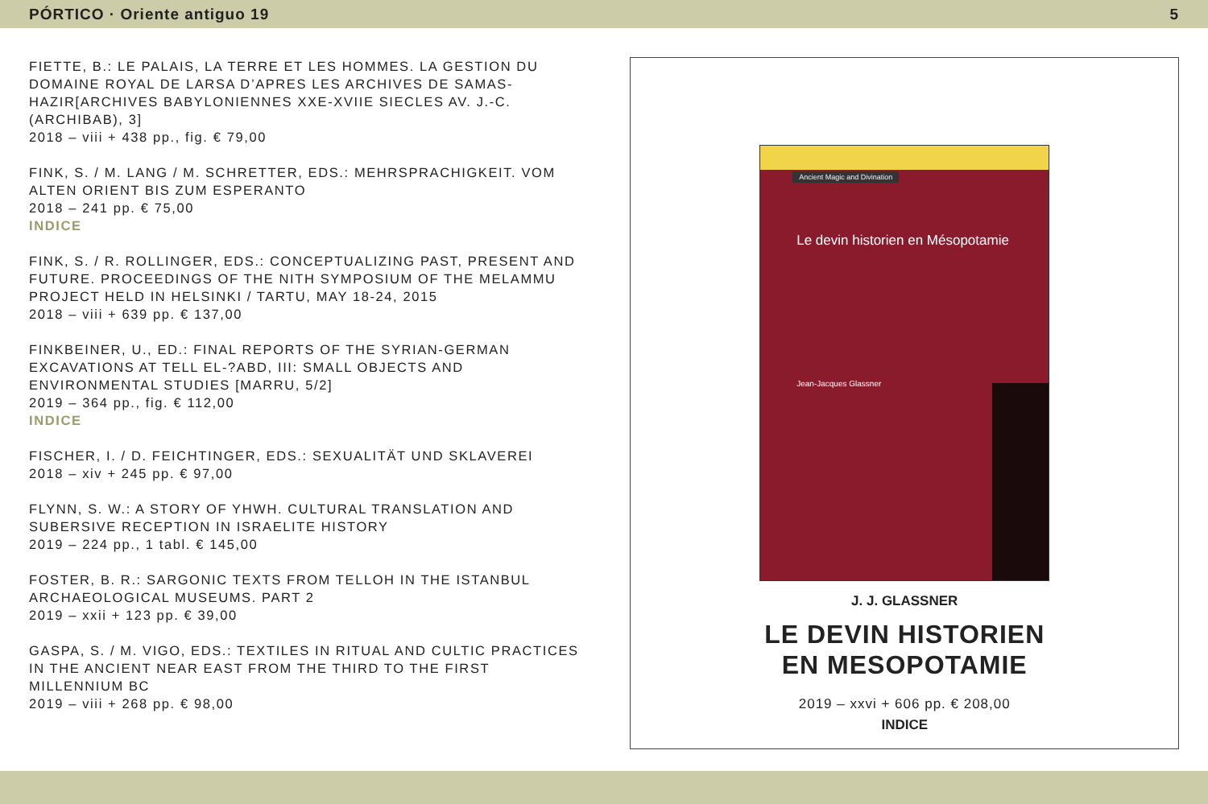PÓRTICO · Oriente antiguo 19 5
FIETTE, B.: LE PALAIS, LA TERRE ET LES HOMMES. LA GESTION DU DOMAINE ROYAL DE LARSA D’APRES LES ARCHIVES DE SAMAS-HAZIR[ARCHIVES BABYLONIENNES XXE-XVIIE SIECLES AV. J.-C. (ARCHIBAB), 3]
2018 – viii + 438 pp., fig. € 79,00
FINK, S. / M. LANG / M. SCHRETTER, EDS.: MEHRSPRACHIGKEIT. VOM ALTEN ORIENT BIS ZUM ESPERANTO
2018 – 241 pp. € 75,00
INDICE
FINK, S. / R. ROLLINGER, EDS.: CONCEPTUALIZING PAST, PRESENT AND FUTURE. PROCEEDINGS OF THE NITH SYMPOSIUM OF THE MELAMMU PROJECT HELD IN HELSINKI / TARTU, MAY 18-24, 2015
2018 – viii + 639 pp. € 137,00
FINKBEINER, U., ED.: FINAL REPORTS OF THE SYRIAN-GERMAN EXCAVATIONS AT TELL EL-?ABD, III: SMALL OBJECTS AND ENVIRONMENTAL STUDIES [MARRU, 5/2]
2019 – 364 pp., fig. € 112,00
INDICE
FISCHER, I. / D. FEICHTINGER, EDS.: SEXUALITÄT UND SKLAVEREI
2018 – xiv + 245 pp. € 97,00
FLYNN, S. W.: A STORY OF YHWH. CULTURAL TRANSLATION AND SUBERSIVE RECEPTION IN ISRAELITE HISTORY
2019 – 224 pp., 1 tabl. € 145,00
FOSTER, B. R.: SARGONIC TEXTS FROM TELLOH IN THE ISTANBUL ARCHAEOLOGICAL MUSEUMS. PART 2
2019 – xxii + 123 pp. € 39,00
GASPA, S. / M. VIGO, EDS.: TEXTILES IN RITUAL AND CULTIC PRACTICES IN THE ANCIENT NEAR EAST FROM THE THIRD TO THE FIRST MILLENNIUM BC
2019 – viii + 268 pp. € 98,00
Ancient Magic and Divination
Le devin historien en Mésopotamie
Jean-Jacques Glassner
J. J. GLASSNER
LE DEVIN HISTORIEN
EN MESOPOTAMIE
2019 – xxvi + 606 pp. € 208,00
INDICE